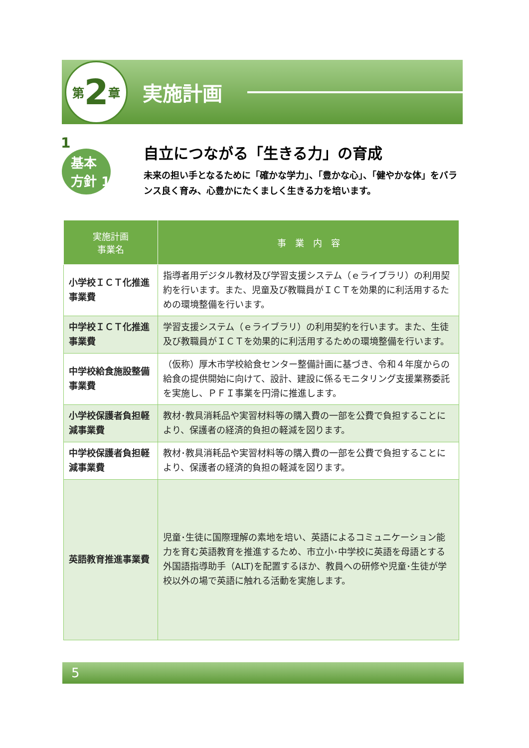第 2 章
実施計画
1
基本
方針 1
自立につながる「生きる力」の育成
未来の担い手となるために「確かな学力」、「豊かな心」、「健やかな体」をバランス良く育み、心豊かにたくましく生きる力を培います。
| 実施計画 事業名 | 事 業 内 容 |
| --- | --- |
| 小学校ＩＣＴ化推進事業費 | 指導者用デジタル教材及び学習支援システム（ｅライブラリ）の利用契約を行います。また、児童及び教職員がＩＣＴを効果的に利活用するための環境整備を行います。 |
| 中学校ＩＣＴ化推進事業費 | 学習支援システム（ｅライブラリ）の利用契約を行います。また、生徒及び教職員がＩＣＴを効果的に利活用するための環境整備を行います。 |
| 中学校給食施設整備事業費 | （仮称）厚木市学校給食センター整備計画に基づき、令和４年度からの給食の提供開始に向けて、設計、建設に係るモニタリング支援業務委託を実施し、ＰＦＩ事業を円滑に推進します。 |
| 小学校保護者負担軽減事業費 | 教材･教具消耗品や実習材料等の購入費の一部を公費で負担することにより、保護者の経済的負担の軽減を図ります。 |
| 中学校保護者負担軽減事業費 | 教材･教具消耗品や実習材料等の購入費の一部を公費で負担することにより、保護者の経済的負担の軽減を図ります。 |
| 英語教育推進事業費 | 児童･生徒に国際理解の素地を培い、英語によるコミュニケーション能力を育む英語教育を推進するため、市立小･中学校に英語を母語とする外国語指導助手（ALT)を配置するほか、教員への研修や児童･生徒が学校以外の場で英語に触れる活動を実施します。 |
5